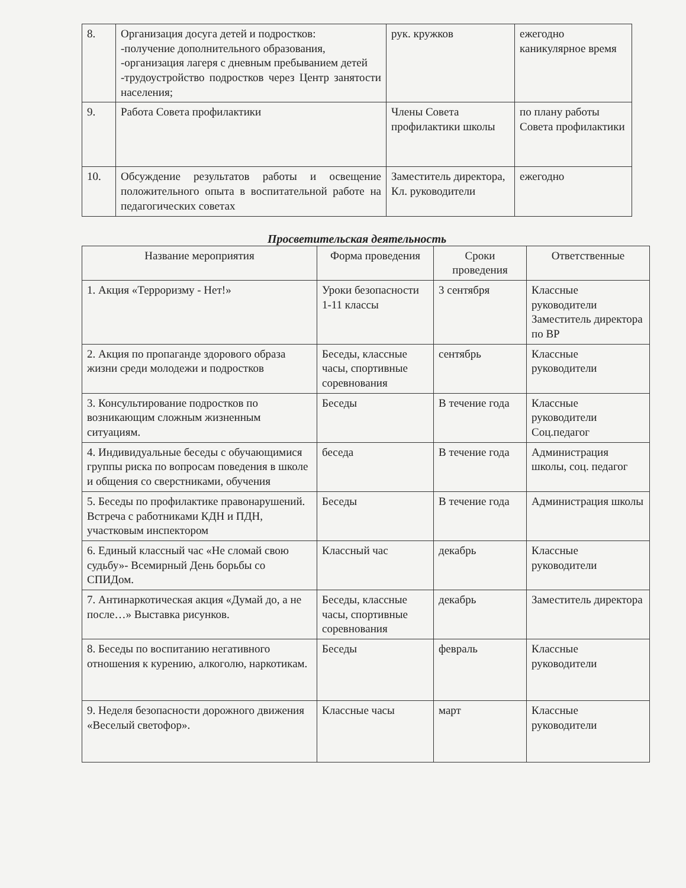| 8. | Организация досуга детей и подростков: -получение дополнительного образования, -организация лагеря с дневным пребыванием детей -трудоустройство подростков через Центр занятости населения; | рук. кружков | ежегодно каникулярное время |
| 9. | Работа Совета профилактики | Члены Совета профилактики школы | по плану работы Совета профилактики |
| 10. | Обсуждение результатов работы и освещение положительного опыта в воспитательной работе на педагогических советах | Заместитель директора, Кл. руководители | ежегодно |
Просветительская деятельность
| Название мероприятия | Форма проведения | Сроки проведения | Ответственные |
| --- | --- | --- | --- |
| 1. Акция «Терроризму - Нет!» | Уроки безопасности 1-11 классы | 3 сентября | Классные руководители Заместитель директора по ВР |
| 2. Акция по пропаганде здорового образа жизни среди молодежи и подростков | Беседы, классные часы, спортивные соревнования | сентябрь | Классные руководители |
| 3. Консультирование подростков по возникающим сложным жизненным ситуациям. | Беседы | В течение года | Классные руководители Соц.педагог |
| 4. Индивидуальные беседы с обучающимися группы риска по вопросам поведения в школе и общения со сверстниками, обучения | беседа | В течение года | Администрация школы, соц. педагог |
| 5. Беседы по профилактике правонарушений. Встреча с работниками КДН и ПДН, участковым инспектором | Беседы | В течение года | Администрация школы |
| 6. Единый классный час «Не сломай свою судьбу»- Всемирный День борьбы со СПИДом. | Классный час | декабрь | Классные руководители |
| 7. Антинаркотическая акция «Думай до, а не после…» Выставка рисунков. | Беседы, классные часы, спортивные соревнования | декабрь | Заместитель директора |
| 8. Беседы по воспитанию негативного отношения к курению, алкоголю, наркотикам. | Беседы | февраль | Классные руководители |
| 9. Неделя безопасности дорожного движения «Веселый светофор». | Классные часы | март | Классные руководители |